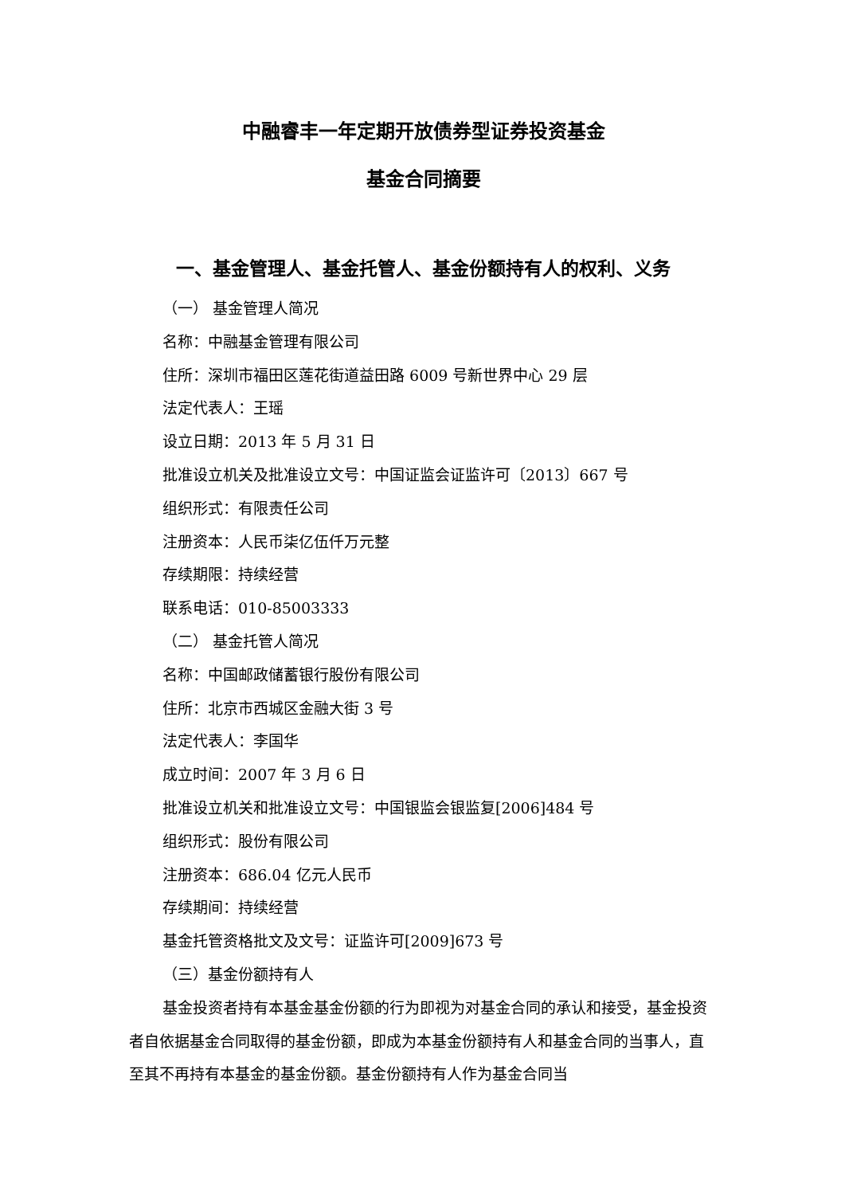中融睿丰一年定期开放债券型证券投资基金
基金合同摘要
一、基金管理人、基金托管人、基金份额持有人的权利、义务
（一） 基金管理人简况
名称：中融基金管理有限公司
住所：深圳市福田区莲花街道益田路 6009 号新世界中心 29 层
法定代表人：王瑶
设立日期：2013 年 5 月 31 日
批准设立机关及批准设立文号：中国证监会证监许可〔2013〕667 号
组织形式：有限责任公司
注册资本：人民币柒亿伍仟万元整
存续期限：持续经营
联系电话：010-85003333
（二） 基金托管人简况
名称：中国邮政储蓄银行股份有限公司
住所：北京市西城区金融大街 3 号
法定代表人：李国华
成立时间：2007 年 3 月 6 日
批准设立机关和批准设立文号：中国银监会银监复[2006]484 号
组织形式：股份有限公司
注册资本：686.04 亿元人民币
存续期间：持续经营
基金托管资格批文及文号：证监许可[2009]673 号
（三）基金份额持有人
基金投资者持有本基金基金份额的行为即视为对基金合同的承认和接受，基金投资者自依据基金合同取得的基金份额，即成为本基金份额持有人和基金合同的当事人，直至其不再持有本基金的基金份额。基金份额持有人作为基金合同当